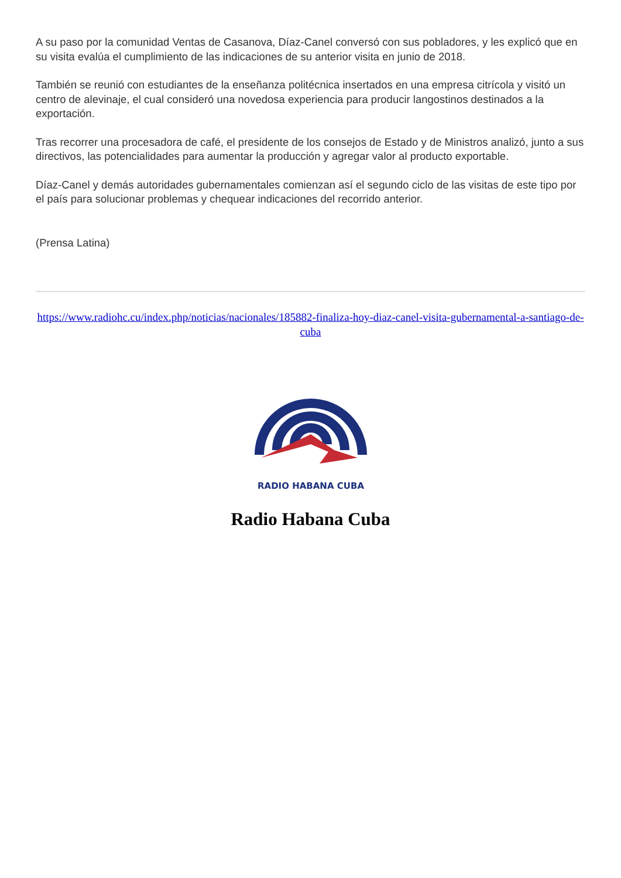A su paso por la comunidad Ventas de Casanova, Díaz-Canel conversó con sus pobladores, y les explicó que en su visita evalúa el cumplimiento de las indicaciones de su anterior visita en junio de 2018.
También se reunió con estudiantes de la enseñanza politécnica insertados en una empresa citrícola y visitó un centro de alevinaje, el cual consideró una novedosa experiencia para producir langostinos destinados a la exportación.
Tras recorrer una procesadora de café, el presidente de los consejos de Estado y de Ministros analizó, junto a sus directivos, las potencialidades para aumentar la producción y agregar valor al producto exportable.
Díaz-Canel y demás autoridades gubernamentales comienzan así el segundo ciclo de las visitas de este tipo por el país para solucionar problemas y chequear indicaciones del recorrido anterior.
(Prensa Latina)
https://www.radiohc.cu/index.php/noticias/nacionales/185882-finaliza-hoy-diaz-canel-visita-gubernamental-a-santiago-de-cuba
RADIO HABANA CUBA
Radio Habana Cuba